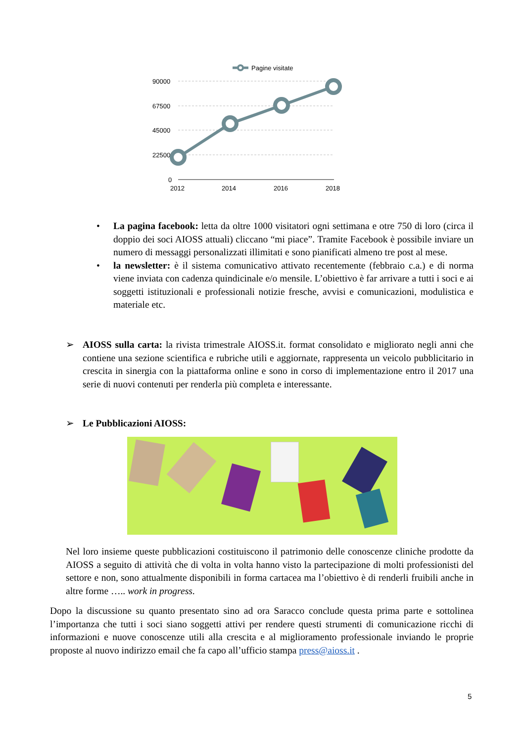Pagine visitate
90000
67500
45000
22500
0
2012
2014
2016
2018
• La pagina facebook: letta da oltre 1000 visitatori ogni settimana e otre 750 di loro (circa il doppio dei soci AIOSS attuali) cliccano “mi piace”. Tramite Facebook è possibile inviare un numero di messaggi personalizzati illimitati e sono pianificati almeno tre post al mese.
• la newsletter: è il sistema comunicativo attivato recentemente (febbraio c.a.) e di norma viene inviata con cadenza quindicinale e/o mensile. L’obiettivo è far arrivare a tutti i soci e ai soggetti istituzionali e professionali notizie fresche, avvisi e comunicazioni, modulistica e materiale etc.
➢ AIOSS sulla carta: la rivista trimestrale AIOSS.it. format consolidato e migliorato negli anni che contiene una sezione scientifica e rubriche utili e aggiornate, rappresenta un veicolo pubblicitario in crescita in sinergia con la piattaforma online e sono in corso di implementazione entro il 2017 una serie di nuovi contenuti per renderla più completa e interessante.
➢ Le Pubblicazioni AIOSS:
Nel loro insieme queste pubblicazioni costituiscono il patrimonio delle conoscenze cliniche prodotte da AIOSS a seguito di attività che di volta in volta hanno visto la partecipazione di molti professionisti del settore e non, sono attualmente disponibili in forma cartacea ma l’obiettivo è di renderli fruibili anche in altre forme ….. work in progress.
Dopo la discussione su quanto presentato sino ad ora Saracco conclude questa prima parte e sottolinea l’importanza che tutti i soci siano soggetti attivi per rendere questi strumenti di comunicazione ricchi di informazioni e nuove conoscenze utili alla crescita e al miglioramento professionale inviando le proprie proposte al nuovo indirizzo email che fa capo all’ufficio stampa press@aioss.it .
5